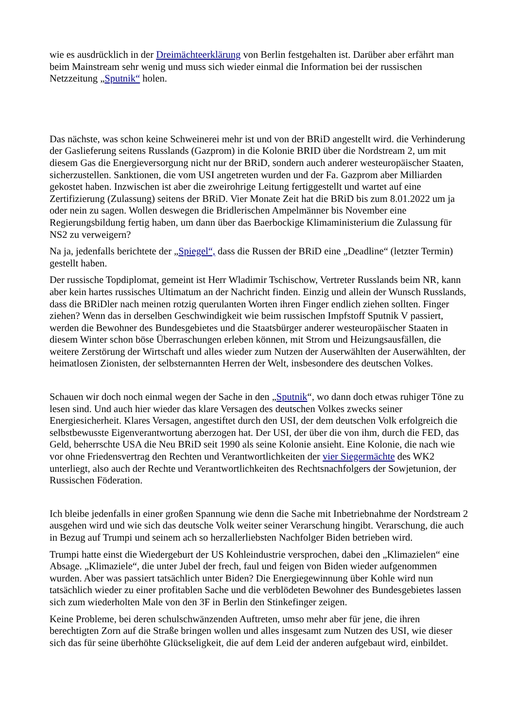wie es ausdrücklich in der Dreimächteerklärung von Berlin festgehalten ist. Darüber aber erfährt man beim Mainstream sehr wenig und muss sich wieder einmal die Information bei der russischen Netzzeitung „Sputnik“ holen.
Das nächste, was schon keine Schweinerei mehr ist und von der BRiD angestellt wird. die Verhinderung der Gaslieferung seitens Russlands (Gazprom) in die Kolonie BRID über die Nordstream 2, um mit diesem Gas die Energieversorgung nicht nur der BRiD, sondern auch anderer westeuropäischer Staaten, sicherzustellen. Sanktionen, die vom USI angetreten wurden und der Fa. Gazprom aber Milliarden gekostet haben. Inzwischen ist aber die zweirohrige Leitung fertiggestellt und wartet auf eine Zertifizierung (Zulassung) seitens der BRiD. Vier Monate Zeit hat die BRiD bis zum 8.01.2022 um ja oder nein zu sagen. Wollen deswegen die Bridlerischen Ampelmänner bis November eine Regierungsbildung fertig haben, um dann über das Baerbockige Klimaministerium die Zulassung für NS2 zu verweigern?
Na ja, jedenfalls berichtete der „Spiegel“, dass die Russen der BRiD eine „Deadline“ (letzter Termin) gestellt haben.
Der russische Topdiplomat, gemeint ist Herr Wladimir Tschischow, Vertreter Russlands beim NR, kann aber kein hartes russisches Ultimatum an der Nachricht finden. Einzig und allein der Wunsch Russlands, dass die BRiDler nach meinen rotzig querulanten Worten ihren Finger endlich ziehen sollten. Finger ziehen? Wenn das in derselben Geschwindigkeit wie beim russischen Impfstoff Sputnik V passiert, werden die Bewohner des Bundesgebietes und die Staatsbürger anderer westeuropäischer Staaten in diesem Winter schon böse Überraschungen erleben können, mit Strom und Heizungsausfällen, die weitere Zerstörung der Wirtschaft und alles wieder zum Nutzen der Auserwählten der Auserwählten, der heimatlosen Zionisten, der selbsternannten Herren der Welt, insbesondere des deutschen Volkes.
Schauen wir doch noch einmal wegen der Sache in den „Sputnik“, wo dann doch etwas ruhiger Töne zu lesen sind. Und auch hier wieder das klare Versagen des deutschen Volkes zwecks seiner Energiesicherheit. Klares Versagen, angestiftet durch den USI, der dem deutschen Volk erfolgreich die selbstbewusste Eigenverantwortung aberzogen hat. Der USI, der über die von ihm, durch die FED, das Geld, beherrschte USA die Neu BRiD seit 1990 als seine Kolonie ansieht. Eine Kolonie, die nach wie vor ohne Friedensvertrag den Rechten und Verantwortlichkeiten der vier Siegermächte des WK2 unterliegt, also auch der Rechte und Verantwortlichkeiten des Rechtsnachfolgers der Sowjetunion, der Russischen Föderation.
Ich bleibe jedenfalls in einer großen Spannung wie denn die Sache mit Inbetriebnahme der Nordstream 2 ausgehen wird und wie sich das deutsche Volk weiter seiner Verarschung hingibt. Verarschung, die auch in Bezug auf Trumpi und seinem ach so herzallerliebsten Nachfolger Biden betrieben wird.
Trumpi hatte einst die Wiedergeburt der US Kohleindustrie versprochen, dabei den „Klimazielen“ eine Absage. „Klimaziele“, die unter Jubel der frech, faul und feigen von Biden wieder aufgenommen wurden. Aber was passiert tatsächlich unter Biden? Die Energiegewinnung über Kohle wird nun tatsächlich wieder zu einer profitablen Sache und die verblödeten Bewohner des Bundesgebietes lassen sich zum wiederholten Male von den 3F in Berlin den Stinkefinger zeigen.
Keine Probleme, bei deren schulschwänzenden Auftreten, umso mehr aber für jene, die ihren berechtigten Zorn auf die Straße bringen wollen und alles insgesamt zum Nutzen des USI, wie dieser sich das für seine überhöhte Glückseligkeit, die auf dem Leid der anderen aufgebaut wird, einbildet.